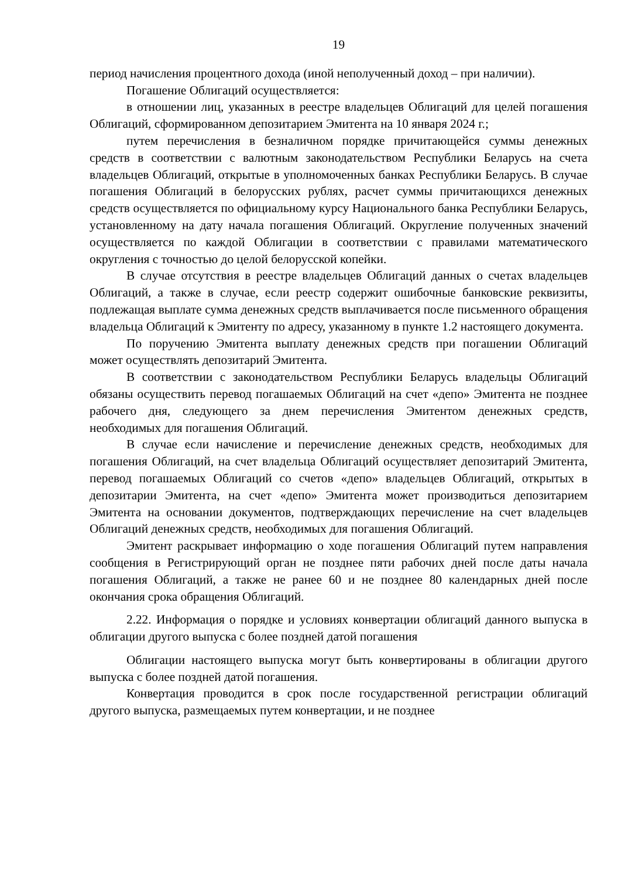19
период начисления процентного дохода (иной неполученный доход – при наличии).
Погашение Облигаций осуществляется:
в отношении лиц, указанных в реестре владельцев Облигаций для целей погашения Облигаций, сформированном депозитарием Эмитента на 10 января 2024 г.;
путем перечисления в безналичном порядке причитающейся суммы денежных средств в соответствии с валютным законодательством Республики Беларусь на счета владельцев Облигаций, открытые в уполномоченных банках Республики Беларусь. В случае погашения Облигаций в белорусских рублях, расчет суммы причитающихся денежных средств осуществляется по официальному курсу Национального банка Республики Беларусь, установленному на дату начала погашения Облигаций. Округление полученных значений осуществляется по каждой Облигации в соответствии с правилами математического округления с точностью до целой белорусской копейки.
В случае отсутствия в реестре владельцев Облигаций данных о счетах владельцев Облигаций, а также в случае, если реестр содержит ошибочные банковские реквизиты, подлежащая выплате сумма денежных средств выплачивается после письменного обращения владельца Облигаций к Эмитенту по адресу, указанному в пункте 1.2 настоящего документа.
По поручению Эмитента выплату денежных средств при погашении Облигаций может осуществлять депозитарий Эмитента.
В соответствии с законодательством Республики Беларусь владельцы Облигаций обязаны осуществить перевод погашаемых Облигаций на счет «депо» Эмитента не позднее рабочего дня, следующего за днем перечисления Эмитентом денежных средств, необходимых для погашения Облигаций.
В случае если начисление и перечисление денежных средств, необходимых для погашения Облигаций, на счет владельца Облигаций осуществляет депозитарий Эмитента, перевод погашаемых Облигаций со счетов «депо» владельцев Облигаций, открытых в депозитарии Эмитента, на счет «депо» Эмитента может производиться депозитарием Эмитента на основании документов, подтверждающих перечисление на счет владельцев Облигаций денежных средств, необходимых для погашения Облигаций.
Эмитент раскрывает информацию о ходе погашения Облигаций путем направления сообщения в Регистрирующий орган не позднее пяти рабочих дней после даты начала погашения Облигаций, а также не ранее 60 и не позднее 80 календарных дней после окончания срока обращения Облигаций.
2.22. Информация о порядке и условиях конвертации облигаций данного выпуска в облигации другого выпуска с более поздней датой погашения
Облигации настоящего выпуска могут быть конвертированы в облигации другого выпуска с более поздней датой погашения.
Конвертация проводится в срок после государственной регистрации облигаций другого выпуска, размещаемых путем конвертации, и не позднее